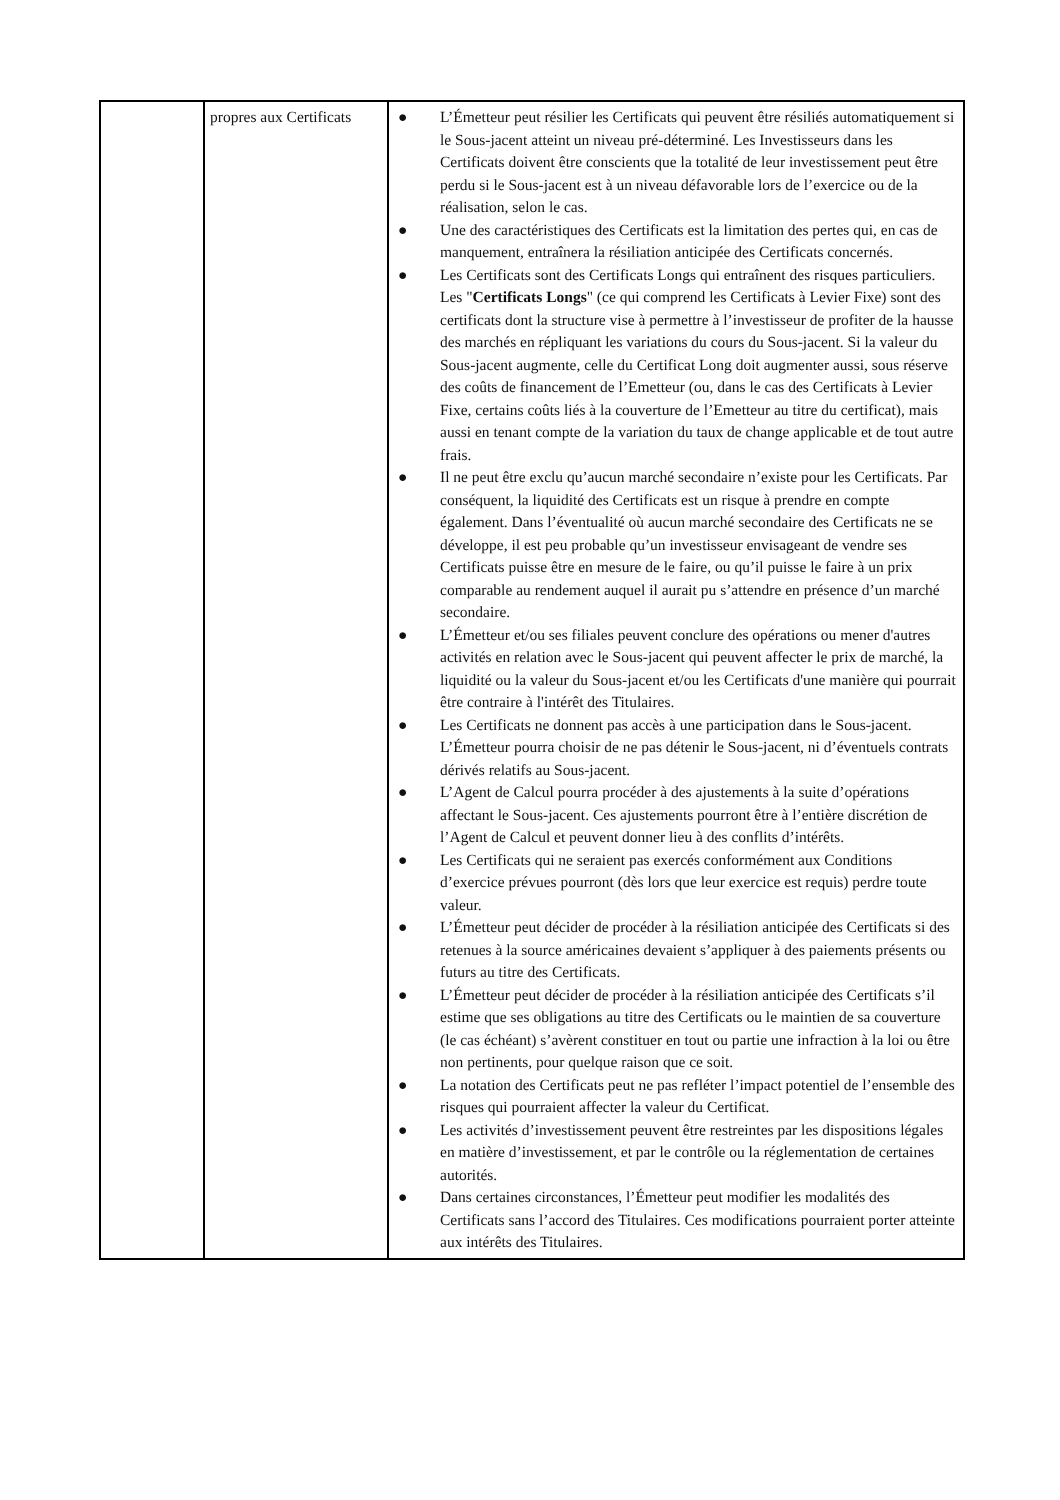| | propres aux Certificats | ● L’Émetteur peut résilier les Certificats qui peuvent être résiliés automatiquement si le Sous-jacent atteint un niveau pré-déterminé. Les Investisseurs dans les Certificats doivent être conscients que la totalité de leur investissement peut être perdu si le Sous-jacent est à un niveau défavorable lors de l’exercice ou de la réalisation, selon le cas. ● Une des caractéristiques des Certificats est la limitation des pertes qui, en cas de manquement, entraînera la résiliation anticipée des Certificats concernés. ● Les Certificats sont des Certificats Longs qui entraînent des risques particuliers. Les " Certificats Longs " (ce qui comprend les Certificats à Levier Fixe) sont des certificats dont la structure vise à permettre à l’investisseur de profiter de la hausse des marchés en répliquant les variations du cours du Sous-jacent. Si la valeur du Sous-jacent augmente, celle du Certificat Long doit augmenter aussi, sous réserve des coûts de financement de l’Emetteur (ou, dans le cas des Certificats à Levier Fixe, certains coûts liés à la couverture de l’Emetteur au titre du certificat), mais aussi en tenant compte de la variation du taux de change applicable et de tout autre frais. ● Il ne peut être exclu qu’aucun marché secondaire n’existe pour les Certificats. Par conséquent, la liquidité des Certificats est un risque à prendre en compte également. Dans l’éventualité où aucun marché secondaire des Certificats ne se développe, il est peu probable qu’un investisseur envisageant de vendre ses Certificats puisse être en mesure de le faire, ou qu’il puisse le faire à un prix comparable au rendement auquel il aurait pu s’attendre en présence d’un marché secondaire. ● L’Émetteur et/ou ses filiales peuvent conclure des opérations ou mener d'autres activités en relation avec le Sous-jacent qui peuvent affecter le prix de marché, la liquidité ou la valeur du Sous-jacent et/ou les Certificats d'une manière qui pourrait être contraire à l'intérêt des Titulaires. ● Les Certificats ne donnent pas accès à une participation dans le Sous-jacent. L’Émetteur pourra choisir de ne pas détenir le Sous-jacent, ni d’éventuels contrats dérivés relatifs au Sous-jacent. ● L’Agent de Calcul pourra procéder à des ajustements à la suite d’opérations affectant le Sous-jacent. Ces ajustements pourront être à l’entière discrétion de l’Agent de Calcul et peuvent donner lieu à des conflits d’intérêts. ● Les Certificats qui ne seraient pas exercés conformément aux Conditions d’exercice prévues pourront (dès lors que leur exercice est requis) perdre toute valeur. ● L’Émetteur peut décider de procéder à la résiliation anticipée des Certificats si des retenues à la source américaines devaient s’appliquer à des paiements présents ou futurs au titre des Certificats. ● L’Émetteur peut décider de procéder à la résiliation anticipée des Certificats s’il estime que ses obligations au titre des Certificats ou le maintien de sa couverture (le cas échéant) s’avèrent constituer en tout ou partie une infraction à la loi ou être non pertinents, pour quelque raison que ce soit. ● La notation des Certificats peut ne pas refléter l’impact potentiel de l’ensemble des risques qui pourraient affecter la valeur du Certificat. ● Les activités d’investissement peuvent être restreintes par les dispositions légales en matière d’investissement, et par le contrôle ou la réglementation de certaines autorités. ● Dans certaines circonstances, l’Émetteur peut modifier les modalités des Certificats sans l’accord des Titulaires. Ces modifications pourraient porter atteinte aux intérêts des Titulaires. |